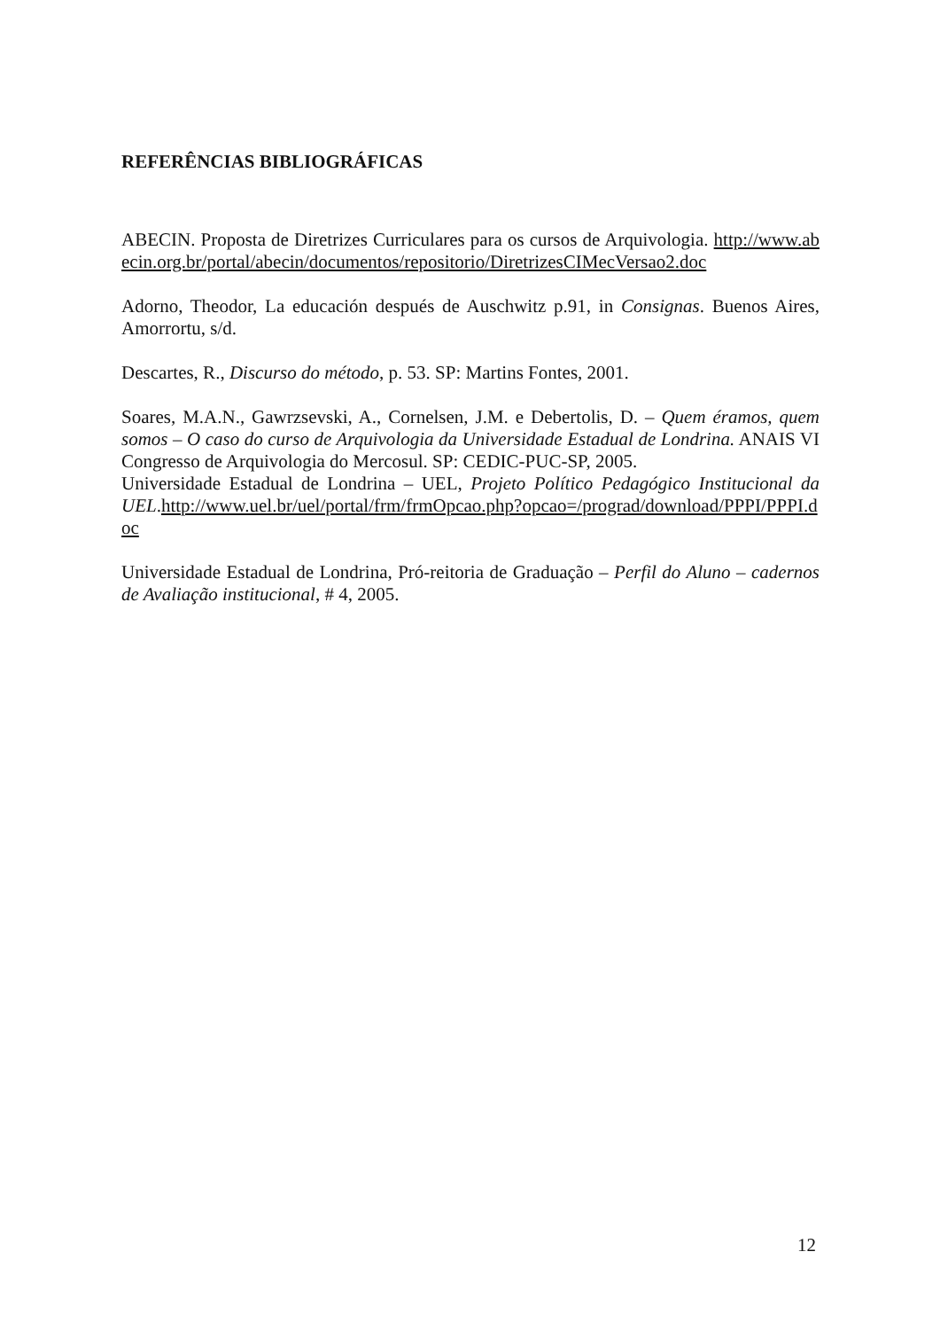REFERÊNCIAS BIBLIOGRÁFICAS
ABECIN. Proposta de Diretrizes Curriculares para os cursos de Arquivologia. http://www.abecin.org.br/portal/abecin/documentos/repositorio/DiretrizesCIMecVersao2.doc
Adorno, Theodor, La educación después de Auschwitz p.91, in Consignas. Buenos Aires, Amorrortu, s/d.
Descartes, R., Discurso do método, p. 53. SP: Martins Fontes, 2001.
Soares, M.A.N., Gawrzsevski, A., Cornelsen, J.M. e Debertolis, D. – Quem éramos, quem somos – O caso do curso de Arquivologia da Universidade Estadual de Londrina. ANAIS VI Congresso de Arquivologia do Mercosul. SP: CEDIC-PUC-SP, 2005.
Universidade Estadual de Londrina – UEL, Projeto Político Pedagógico Institucional da UEL.http://www.uel.br/uel/portal/frm/frmOpcao.php?opcao=/prograd/download/PPPI/PPPI.doc
Universidade Estadual de Londrina, Pró-reitoria de Graduação – Perfil do Aluno – cadernos de Avaliação institucional, # 4, 2005.
12